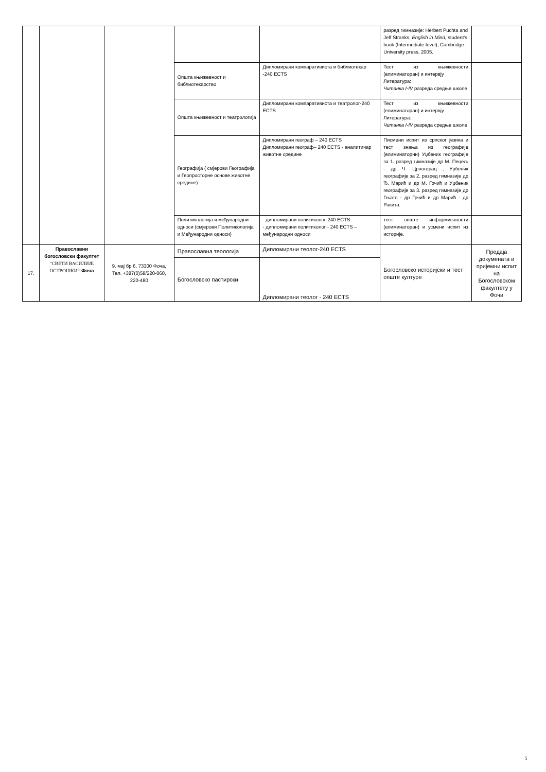| | | | | | разред гимназије: Herbert Puchta and Jeff Stranks, English in Mind, student's book (Intermediate level), Cambridge University press, 2005. | |
| | | | Општа књижевност и библиотекарство | Дипломирани компаративиста и библиотекар -240 ECTS | Тест из књижевности (елиминаторан) и интервју Литература: Читанка I-IV разреда средње школе | |
| | | | Општа књижевност и театрологија | Дипломирани компаративиста и театролог-240 ECTS | Тест из књижевности (елиминаторан) и интервју Литература: Читанка I-IV разреда средње школе | |
| | | | Географија ( смјерови Географија и Геопросторне основе животне средине) | Дипломирани географ – 240 ECTS Дипломирани географ– 240 ECTS - аналитичар животне средине | Писмени испит из српског језика и тест знања из географије (елиминаторни) Уџбеник географије за 1. разред гимназије др М. Пецељ - др Ч. Црногорац , Уџбеник географије за 2. разред гимназије др Ђ. Марић и др М. Грчић и Уџбеник географије за 3. разред гимназије др Гњато - др Грчић и др Марић - др Ракита. | |
| | | | Политикологија и међународни односи (смјерови Политикологија и Међународни односи) | - дипломирани политиколог-240 ECTS - дипломирани политиколог - 240 ECTS – међународни односи | тест опште информисаности (елиминаторан) и усмени испит из историје. | |
| 17. | Православни богословски факултет "СВЕТИ ВАСИЛИЈЕ ОСТРОШКИ “ Фоча | 9. мај бр 6, 73300 Фоча, Тел. +387(0)58/220-060, 220-480 | Православна теологија | Дипломирани теолог-240 ECTS | Богословско историјски и тест опште културе | Предаја докумената и пријемни испит на Богословском факултету у Фочи |
| | | | Богословско пастирски | Дипломирани теолог - 240 ECTS | | |
5